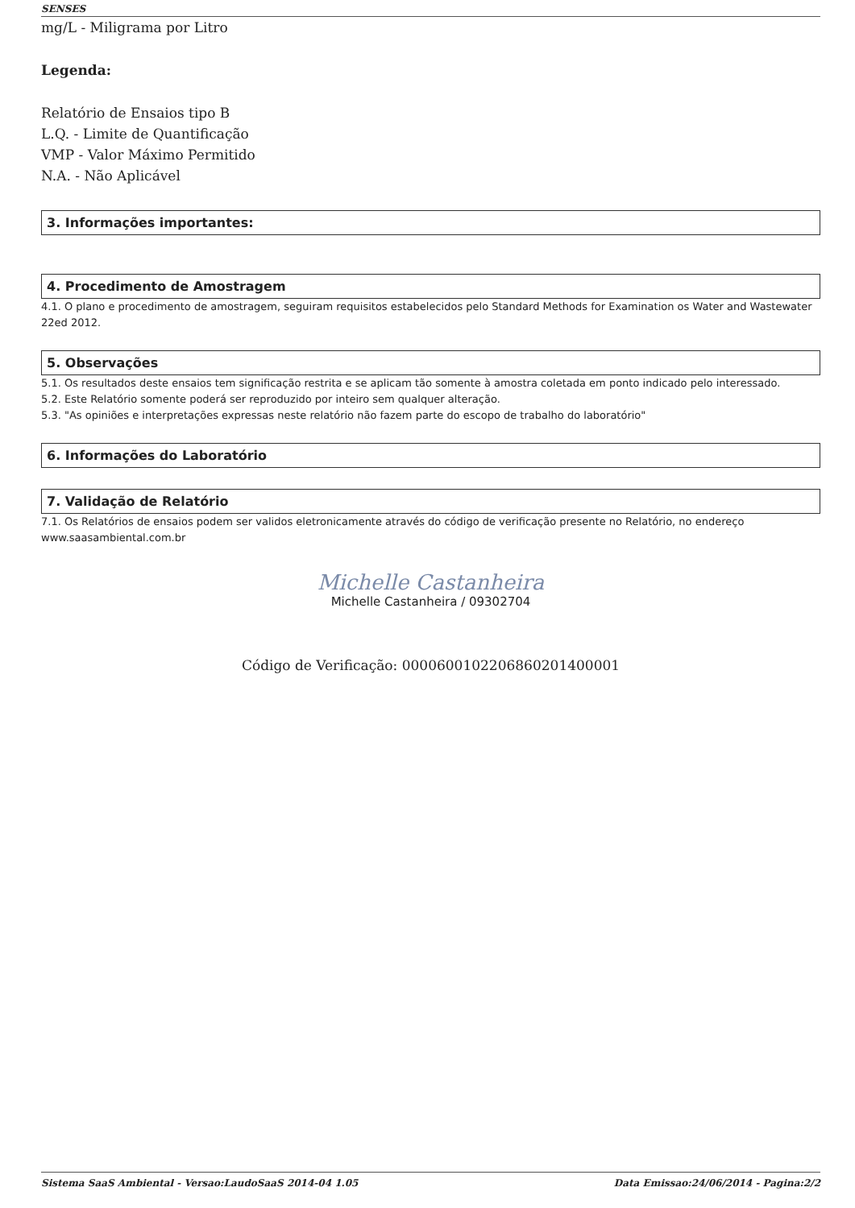SENSES
mg/L - Miligrama por Litro
Legenda:
Relatório de Ensaios tipo B
L.Q. - Limite de Quantificação
VMP - Valor Máximo Permitido
N.A. - Não Aplicável
3. Informações importantes:
4. Procedimento de Amostragem
4.1. O plano e procedimento de amostragem, seguiram requisitos estabelecidos pelo Standard Methods for Examination os Water and Wastewater 22ed 2012.
5. Observações
5.1. Os resultados deste ensaios tem significação restrita e se aplicam tão somente à amostra coletada em ponto indicado pelo interessado.
5.2. Este Relatório somente poderá ser reproduzido por inteiro sem qualquer alteração.
5.3. "As opiniões e interpretações expressas neste relatório não fazem parte do escopo de trabalho do laboratório"
6. Informações do Laboratório
7. Validação de Relatório
7.1. Os Relatórios de ensaios podem ser validos eletronicamente através do código de verificação presente no Relatório, no endereço www.saasambiental.com.br
Michelle Castanheira
Michelle Castanheira / 09302704
Código de Verificação: 000060010220686020140000​1
Sistema SaaS Ambiental - Versao:LaudoSaaS 2014-04 1.05 Data Emissao:24/06/2014 - Pagina:2/2